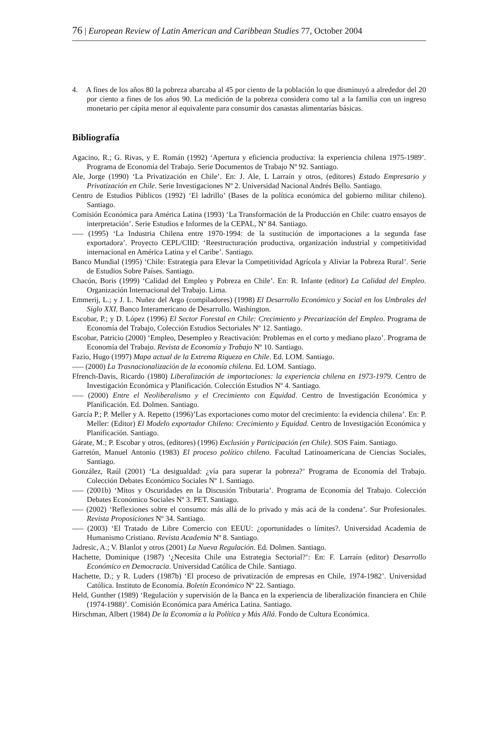76 | European Review of Latin American and Caribbean Studies 77, October 2004
4. A fines de los años 80 la pobreza abarcaba al 45 por ciento de la población lo que disminuyó a alrededor del 20 por ciento a fines de los años 90. La medición de la pobreza considera como tal a la familia con un ingreso monetario per cápita menor al equivalente para consumir dos canastas alimentarías básicas.
Bibliografía
Agacino, R.; G. Rivas, y E. Román (1992) ‘Apertura y eficiencia productiva: la experiencia chilena 1975-1989’. Programa de Economía del Trabajo. Serie Documentos de Trabajo Nº 92. Santiago.
Ale, Jorge (1990) ‘La Privatización en Chile’. En: J. Ale, L Larraín y otros, (editores) Estado Empresario y Privatización en Chile. Serie Investigaciones Nº 2. Universidad Nacional Andrés Bello. Santiago.
Centro de Estudios Públicos (1992) ‘El ladrillo’ (Bases de la política económica del gobierno militar chileno). Santiago.
Comisión Económica para América Latina (1993) ‘La Transformación de la Producción en Chile: cuatro ensayos de interpretación’. Serie Estudios e Informes de la CEPAL, Nº 84. Santiago.
––– (1995) ‘La Industria Chilena entre 1970-1994: de la sustitución de importaciones a la segunda fase exportadora’. Proyecto CEPL/CIID: ‘Reestructuración productiva, organización industrial y competitividad internacional en América Latina y el Caribe’. Santiago.
Banco Mundial (1995) ‘Chile: Estrategia para Elevar la Competitividad Agrícola y Aliviar la Pobreza Rural’. Serie de Estudios Sobre Países. Santiago.
Chacón, Boris (1999) ‘Calidad del Empleo y Pobreza en Chile’. En: R. Infante (editor) La Calidad del Empleo. Organización Internacional del Trabajo. Lima.
Emmerij, L.; y J. L. Nuñez del Argo (compiladores) (1998) El Desarrollo Económico y Social en los Umbrales del Siglo XXI. Banco Interamericano de Desarrollo. Washington.
Escobar, P.; y D. López (1996) El Sector Forestal en Chile: Crecimiento y Precarización del Empleo. Programa de Economía del Trabajo, Colección Estudios Sectoriales Nº 12. Santiago.
Escobar, Patricio (2000) ‘Empleo, Desempleo y Reactivación: Problemas en el corto y mediano plazo’. Programa de Economía del Trabajo. Revista de Economía y Trabajo Nº 10. Santiago.
Fazio, Hugo (1997) Mapa actual de la Extrema Riqueza en Chile. Ed. LOM. Santiago.
––– (2000) La Trasnacionalización de la economía chilena. Ed. LOM. Santiago.
Ffrench-Davis, Ricardo (1980) Liberalización de importaciones: la experiencia chilena en 1973-1979. Centro de Investigación Económica y Planificación. Colección Estudios Nº 4. Santiago.
––– (2000) Entre el Neoliberalismo y el Crecimiento con Equidad. Centro de Investigación Económica y Planificación. Ed. Dolmen. Santiago.
García P.; P. Meller y A. Repetto (1996)’Las exportaciones como motor del crecimiento: la evidencia chilena’. En: P. Meller: (Editor) El Modelo exportador Chileno: Crecimiento y Equidad. Centro de Investigación Económica y Planificación. Santiago.
Gárate, M.; P. Escobar y otros, (editores) (1996) Exclusión y Participación (en Chile). SOS Faim. Santiago.
Garretón, Manuel Antonio (1983) El proceso político chileno. Facultad Latinoamericana de Ciencias Sociales, Santiago.
González, Raúl (2001) ‘La desigualdad: ¿vía para superar la pobreza?’ Programa de Economía del Trabajo. Colección Debates Económico Sociales Nº 1. Santiago.
––– (2001b) ‘Mitos y Oscuridades en la Discusión Tributaria’. Programa de Economía del Trabajo. Colección Debates Económico Sociales Nº 3. PET. Santiago.
––– (2002) ‘Reflexiones sobre el consumo: más allá de lo privado y más acá de la condena’. Sur Profesionales. Revista Proposiciones Nº 34. Santiago.
––– (2003) ‘El Tratado de Libre Comercio con EEUU: ¿oportunidades o límites?. Universidad Academia de Humanismo Cristiano. Revista Academia Nº 8. Santiago.
Jadresic, A.; V. Blanlot y otros (2001) La Nueva Regulación. Ed. Dolmen. Santiago.
Hachette, Dominique (1987) ‘¿Necesita Chile una Estrategia Sectorial?’: En: F. Larraín (editor) Desarrollo Económico en Democracia. Universidad Católica de Chile. Santiago.
Hachette, D.; y R. Luders (1987b) ‘El proceso de privatización de empresas en Chile, 1974-1982’. Universidad Católica. Instituto de Economía. Boletín Económico Nº 22. Santiago.
Held, Gunther (1989) ‘Regulación y supervisión de la Banca en la experiencia de liberalización financiera en Chile (1974-1988)’. Comisión Económica para América Latina. Santiago.
Hirschman, Albert (1984) De la Economía a la Política y Más Allá. Fondo de Cultura Económica.